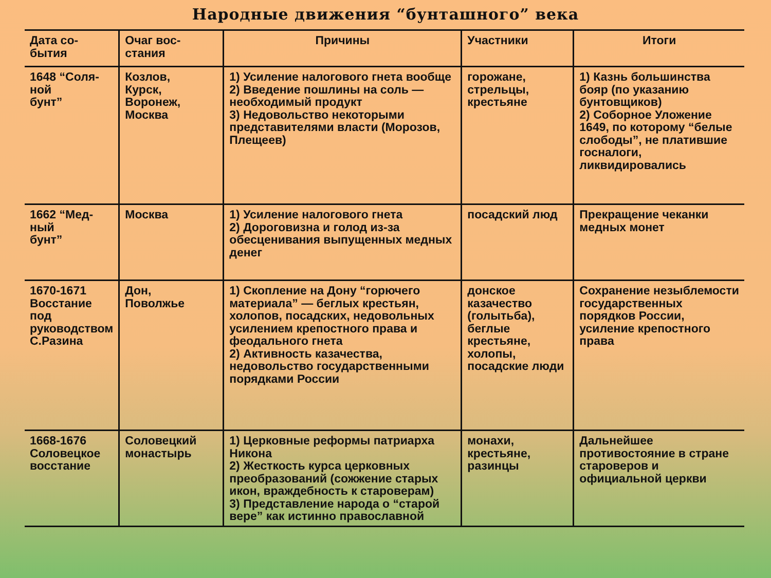Народные движения “бунташного” века
| Дата со- бытия | Очаг вос- стания | Причины | Участники | Итоги |
| --- | --- | --- | --- | --- |
| 1648 “Соля- ной бунт” | Козлов, Курск, Воронеж, Москва | 1) Усиление налогового гнета вообще 2) Введение пошлины на соль — необходимый продукт 3) Недовольство некоторыми представителями власти (Морозов, Плещеев) | горожане, стрельцы, крестьяне | 1) Казнь большинства бояр (по указанию бунтовщиков) 2) Соборное Уложение 1649, по которому “белые слободы”, не платившие госналоги, ликвидировались |
| 1662 “Мед- ный бунт” | Москва | 1) Усиление налогового гнета 2) Дороговизна и голод из-за обесценивания выпущенных медных денег | посадский люд | Прекращение чеканки медных монет |
| 1670-1671 Восстание под руководством С.Разина | Дон, Поволжье | 1) Скопление на Дону “горючего материала” — беглых крестьян, холопов, посадских, недовольных усилением крепостного права и феодального гнета 2) Активность казачества, недовольство государственными порядками России | донское казачество (голытьба), беглые крестьяне, холопы, посадские люди | Сохранение незыблемости государственных порядков России, усиление крепостного права |
| 1668-1676 Соловецкое восстание | Соловецкий монастырь | 1) Церковные реформы патриарха Никона 2) Жесткость курса церковных преобразований (сожжение старых икон, враждебность к староверам) 3) Представление народа о “старой вере” как истинно православной | монахи, крестьяне, разинцы | Дальнейшее противостояние в стране староверов и официальной церкви |